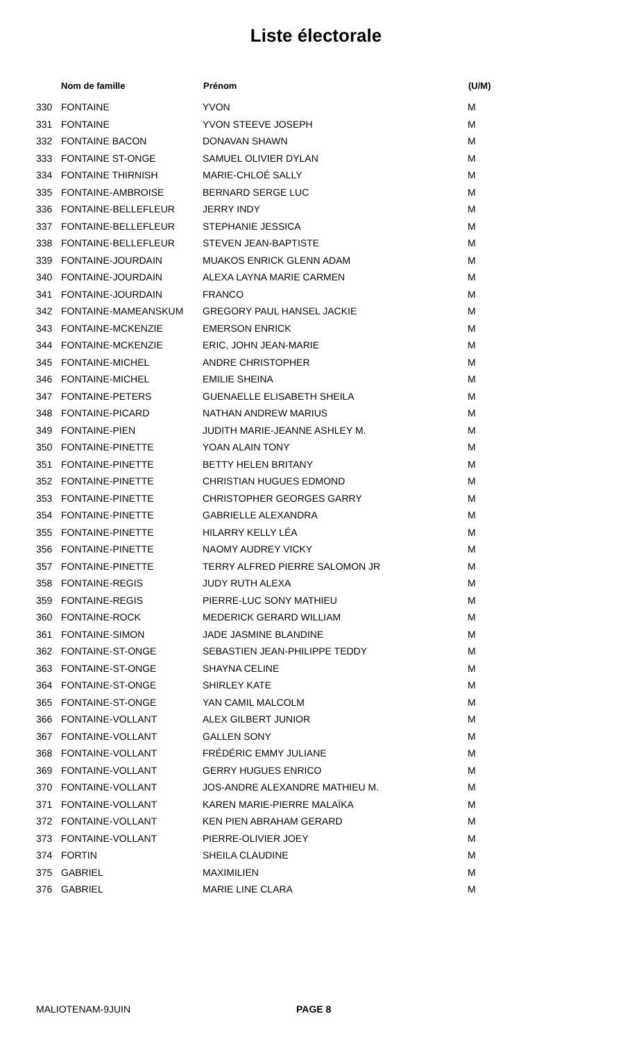Liste électorale
| | Nom de famille | Prénom | (U/M) |
| --- | --- | --- | --- |
| 330 | FONTAINE | YVON | M |
| 331 | FONTAINE | YVON STEEVE JOSEPH | M |
| 332 | FONTAINE BACON | DONAVAN SHAWN | M |
| 333 | FONTAINE ST-ONGE | SAMUEL OLIVIER DYLAN | M |
| 334 | FONTAINE THIRNISH | MARIE-CHLOÉ SALLY | M |
| 335 | FONTAINE-AMBROISE | BERNARD SERGE LUC | M |
| 336 | FONTAINE-BELLEFLEUR | JERRY INDY | M |
| 337 | FONTAINE-BELLEFLEUR | STEPHANIE JESSICA | M |
| 338 | FONTAINE-BELLEFLEUR | STEVEN JEAN-BAPTISTE | M |
| 339 | FONTAINE-JOURDAIN | MUAKOS ENRICK GLENN ADAM | M |
| 340 | FONTAINE-JOURDAIN | ALEXA LAYNA MARIE CARMEN | M |
| 341 | FONTAINE-JOURDAIN | FRANCO | M |
| 342 | FONTAINE-MAMEANSKUM | GREGORY PAUL HANSEL JACKIE | M |
| 343 | FONTAINE-MCKENZIE | EMERSON ENRICK | M |
| 344 | FONTAINE-MCKENZIE | ERIC, JOHN JEAN-MARIE | M |
| 345 | FONTAINE-MICHEL | ANDRE CHRISTOPHER | M |
| 346 | FONTAINE-MICHEL | EMILIE SHEINA | M |
| 347 | FONTAINE-PETERS | GUENAELLE ELISABETH SHEILA | M |
| 348 | FONTAINE-PICARD | NATHAN ANDREW MARIUS | M |
| 349 | FONTAINE-PIEN | JUDITH MARIE-JEANNE ASHLEY M. | M |
| 350 | FONTAINE-PINETTE | YOAN ALAIN TONY | M |
| 351 | FONTAINE-PINETTE | BETTY HELEN BRITANY | M |
| 352 | FONTAINE-PINETTE | CHRISTIAN HUGUES EDMOND | M |
| 353 | FONTAINE-PINETTE | CHRISTOPHER GEORGES GARRY | M |
| 354 | FONTAINE-PINETTE | GABRIELLE ALEXANDRA | M |
| 355 | FONTAINE-PINETTE | HILARRY KELLY LÉA | M |
| 356 | FONTAINE-PINETTE | NAOMY AUDREY VICKY | M |
| 357 | FONTAINE-PINETTE | TERRY ALFRED PIERRE SALOMON JR | M |
| 358 | FONTAINE-REGIS | JUDY RUTH ALEXA | M |
| 359 | FONTAINE-REGIS | PIERRE-LUC SONY MATHIEU | M |
| 360 | FONTAINE-ROCK | MEDERICK GERARD WILLIAM | M |
| 361 | FONTAINE-SIMON | JADE JASMINE BLANDINE | M |
| 362 | FONTAINE-ST-ONGE | SEBASTIEN JEAN-PHILIPPE TEDDY | M |
| 363 | FONTAINE-ST-ONGE | SHAYNA CELINE | M |
| 364 | FONTAINE-ST-ONGE | SHIRLEY KATE | M |
| 365 | FONTAINE-ST-ONGE | YAN CAMIL MALCOLM | M |
| 366 | FONTAINE-VOLLANT | ALEX GILBERT JUNIOR | M |
| 367 | FONTAINE-VOLLANT | GALLEN SONY | M |
| 368 | FONTAINE-VOLLANT | FRÉDÉRIC EMMY JULIANE | M |
| 369 | FONTAINE-VOLLANT | GERRY HUGUES ENRICO | M |
| 370 | FONTAINE-VOLLANT | JOS-ANDRE ALEXANDRE MATHIEU M. | M |
| 371 | FONTAINE-VOLLANT | KAREN MARIE-PIERRE MALAÏKA | M |
| 372 | FONTAINE-VOLLANT | KEN PIEN ABRAHAM GERARD | M |
| 373 | FONTAINE-VOLLANT | PIERRE-OLIVIER JOEY | M |
| 374 | FORTIN | SHEILA CLAUDINE | M |
| 375 | GABRIEL | MAXIMILIEN | M |
| 376 | GABRIEL | MARIE LINE CLARA | M |
MALIOTENAM-9JUIN PAGE 8